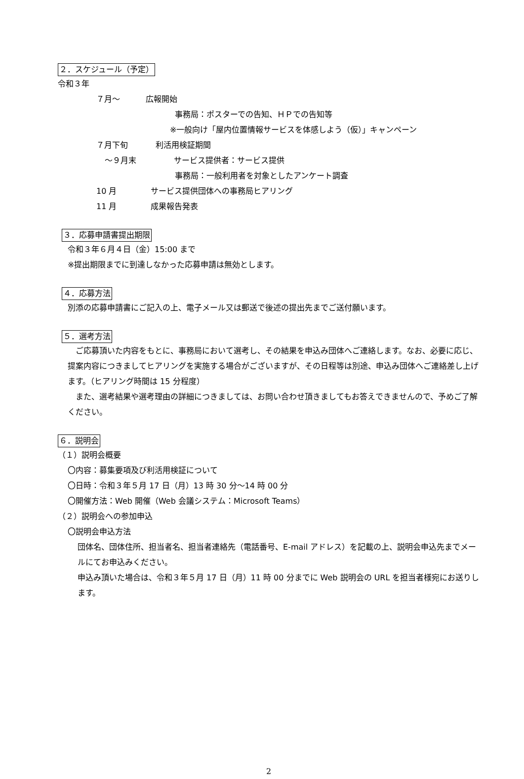２．スケジュール（予定）
令和３年
７月～ 広報開始
事務局：ポスターでの告知、ＨＰでの告知等
※一般向け「屋内位置情報サービスを体感しよう（仮）」キャンペーン
７月下旬 利活用検証期間
～９月末 サービス提供者：サービス提供
事務局：一般利用者を対象としたアンケート調査
10 月 サービス提供団体への事務局ヒアリング
11 月 成果報告発表
３．応募申請書提出期限
令和３年６月４日（金）15:00 まで
※提出期限までに到達しなかった応募申請は無効とします。
４．応募方法
別添の応募申請書にご記入の上、電子メール又は郵送で後述の提出先までご送付願います。
５．選考方法
　ご応募頂いた内容をもとに、事務局において選考し、その結果を申込み団体へご連絡します。なお、必要に応じ、提案内容につきましてヒアリングを実施する場合がございますが、その日程等は別途、申込み団体へご連絡差し上げます。（ヒアリング時間は 15 分程度）
　また、選考結果や選考理由の詳細につきましては、お問い合わせ頂きましてもお答えできませんので、予めご了解ください。
６．説明会
（１）説明会概要
〇内容：募集要項及び利活用検証について
〇日時：令和３年５月 17 日（月）13 時 30 分～14 時 00 分
〇開催方法：Web 開催（Web 会議システム：Microsoft Teams）
（２）説明会への参加申込
〇説明会申込方法
団体名、団体住所、担当者名、担当者連絡先（電話番号、E-mail アドレス）を記載の上、説明会申込先までメールにてお申込みください。
申込み頂いた場合は、令和３年５月 17 日（月）11 時 00 分までに Web 説明会の URL を担当者様宛にお送りします。
2